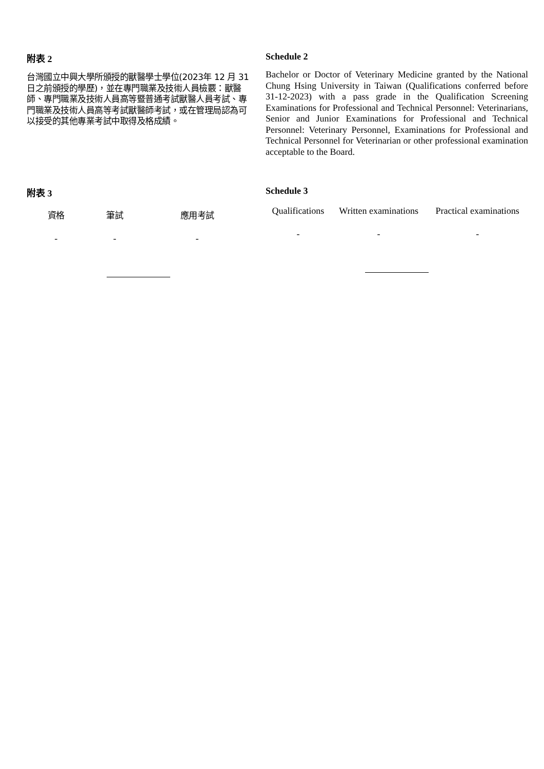附表 2
台灣國立中興大學所頒授的獸醫學士學位(2023年 12 月 31 日之前頒授的學歷)，並在專門職業及技術人員檢覈：獸醫師、專門職業及技術人員高等暨普通考試獸醫人員考試、專門職業及技術人員高等考試獸醫師考試，或在管理局認為可以接受的其他專業考試中取得及格成績。
Schedule 2
Bachelor or Doctor of Veterinary Medicine granted by the National Chung Hsing University in Taiwan (Qualifications conferred before 31-12-2023) with a pass grade in the Qualification Screening Examinations for Professional and Technical Personnel: Veterinarians, Senior and Junior Examinations for Professional and Technical Personnel: Veterinary Personnel, Examinations for Professional and Technical Personnel for Veterinarian or other professional examination acceptable to the Board.
附表 3
| 資格 | 筆試 | 應用考試 |
| --- | --- | --- |
| - | - | - |
Schedule 3
| Qualifications | Written examinations | Practical examinations |
| --- | --- | --- |
| - | - | - |